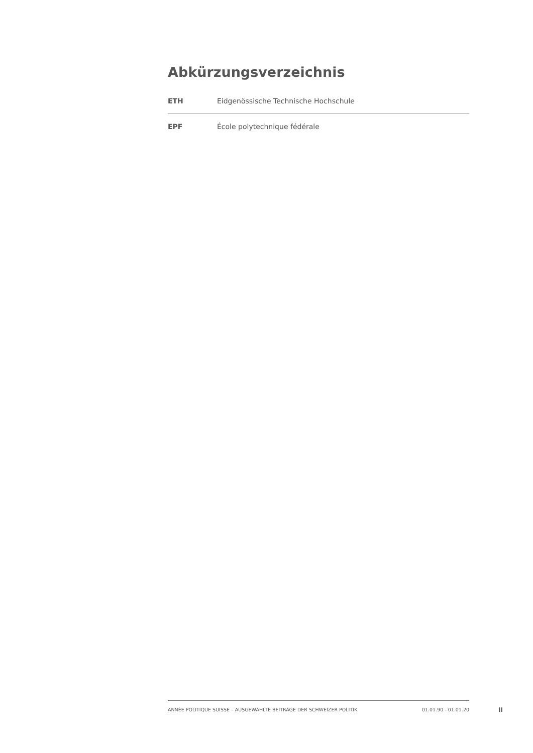Abkürzungsverzeichnis
| ETH | Eidgenössische Technische Hochschule |
| EPF | École polytechnique fédérale |
ANNÉE POLITIQUE SUISSE – AUSGEWÄHLTE BEITRÄGE DER SCHWEIZER POLITIK 01.01.90 - 01.01.20
II